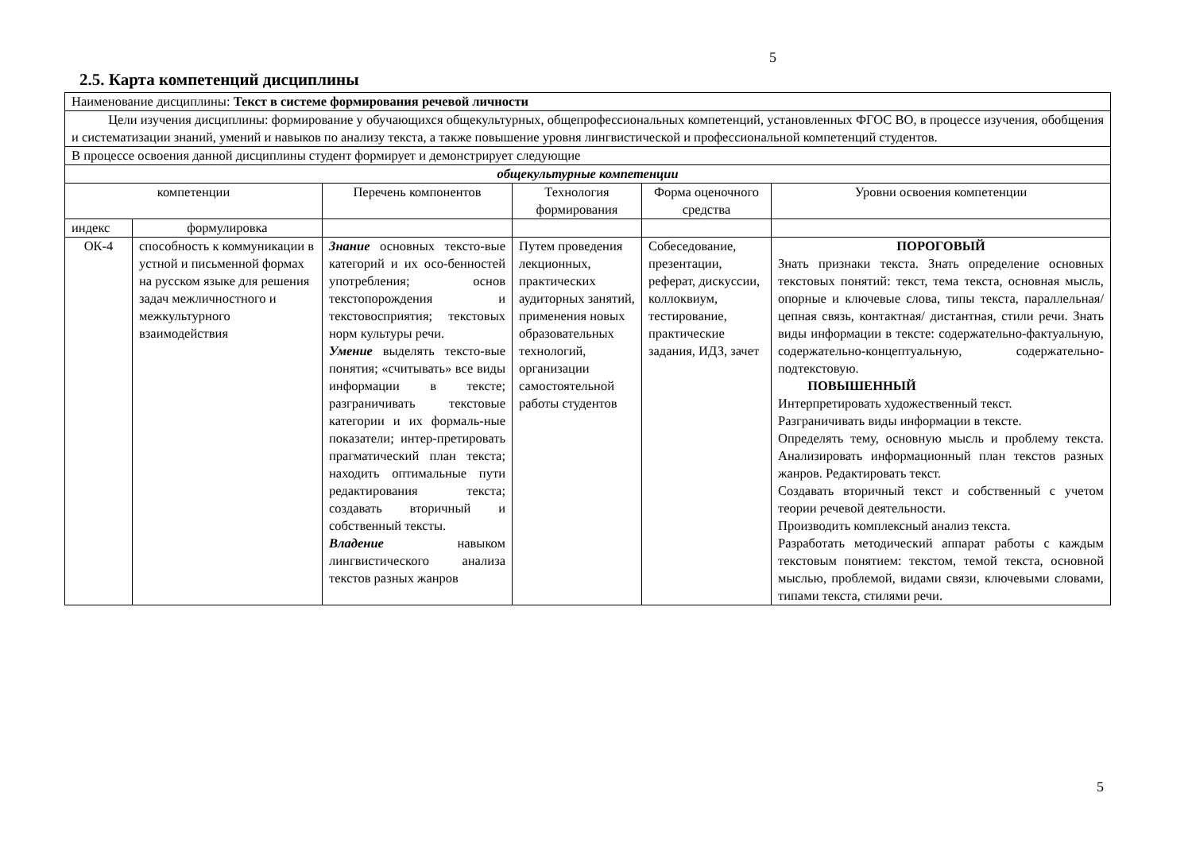5
2.5. Карта компетенций дисциплины
| Наименование дисциплины: Текст в системе формирования речевой личности | | | | | |
| Цели изучения дисциплины: формирование у обучающихся общекультурных, общепрофессиональных компетенций, установленных ФГОС ВО, в процессе изучения, обобщения и систематизации знаний, умений и навыков по анализу текста, а также повышение уровня лингвистической и профессиональной компетенций студентов. | | | | | |
| В процессе освоения данной дисциплины студент формирует и демонстрирует следующие | | | | | |
| общекультурные компетенции | | | | | |
| компетенции | | Перечень компонентов | Технология формирования | Форма оценочного средства | Уровни освоения компетенции |
| индекс | формулировка | | | | |
| ОК-4 | способность к коммуникации в устной и письменной формах на русском языке для решения задач межличностного и межкультурного взаимодействия | Знание основных тексто-вые категорий и их осо-бенностей употребления; основ текстопорождения и текстовосприятия; текстовых норм культуры речи. Умение выделять тексто-вые понятия; «считывать» все виды информации в тексте; разграничивать текстовые категории и их формаль-ные показатели; интер-претировать прагматический план текста; находить оптимальные пути редактирования текста; создавать вторичный и собственный тексты. Владение навыком лингвистического анализа текстов разных жанров | Путем проведения лекционных, практических аудиторных занятий, применения новых образовательных технологий, организации самостоятельной работы студентов | Собеседование, презентации, реферат, дискуссии, коллоквиум, тестирование, практические задания, ИДЗ, зачет | ПОРОГОВЫЙ Знать признаки текста. Знать определение основных текстовых понятий: текст, тема текста, основная мысль, опорные и ключевые слова, типы текста, параллельная/цепная связь, контактная/ дистантная, стили речи. Знать виды информации в тексте: содержательно-фактуальную, содержательно-концептуальную, содержательно-подтекстовую. ПОВЫШЕННЫЙ Интерпретировать художественный текст. Разграничивать виды информации в тексте. Определять тему, основную мысль и проблему текста. Анализировать информационный план текстов разных жанров. Редактировать текст. Создавать вторичный текст и собственный с учетом теории речевой деятельности. Производить комплексный анализ текста. Разработать методический аппарат работы с каждым текстовым понятием: текстом, темой текста, основной мыслью, проблемой, видами связи, ключевыми словами, типами текста, стилями речи. |
5